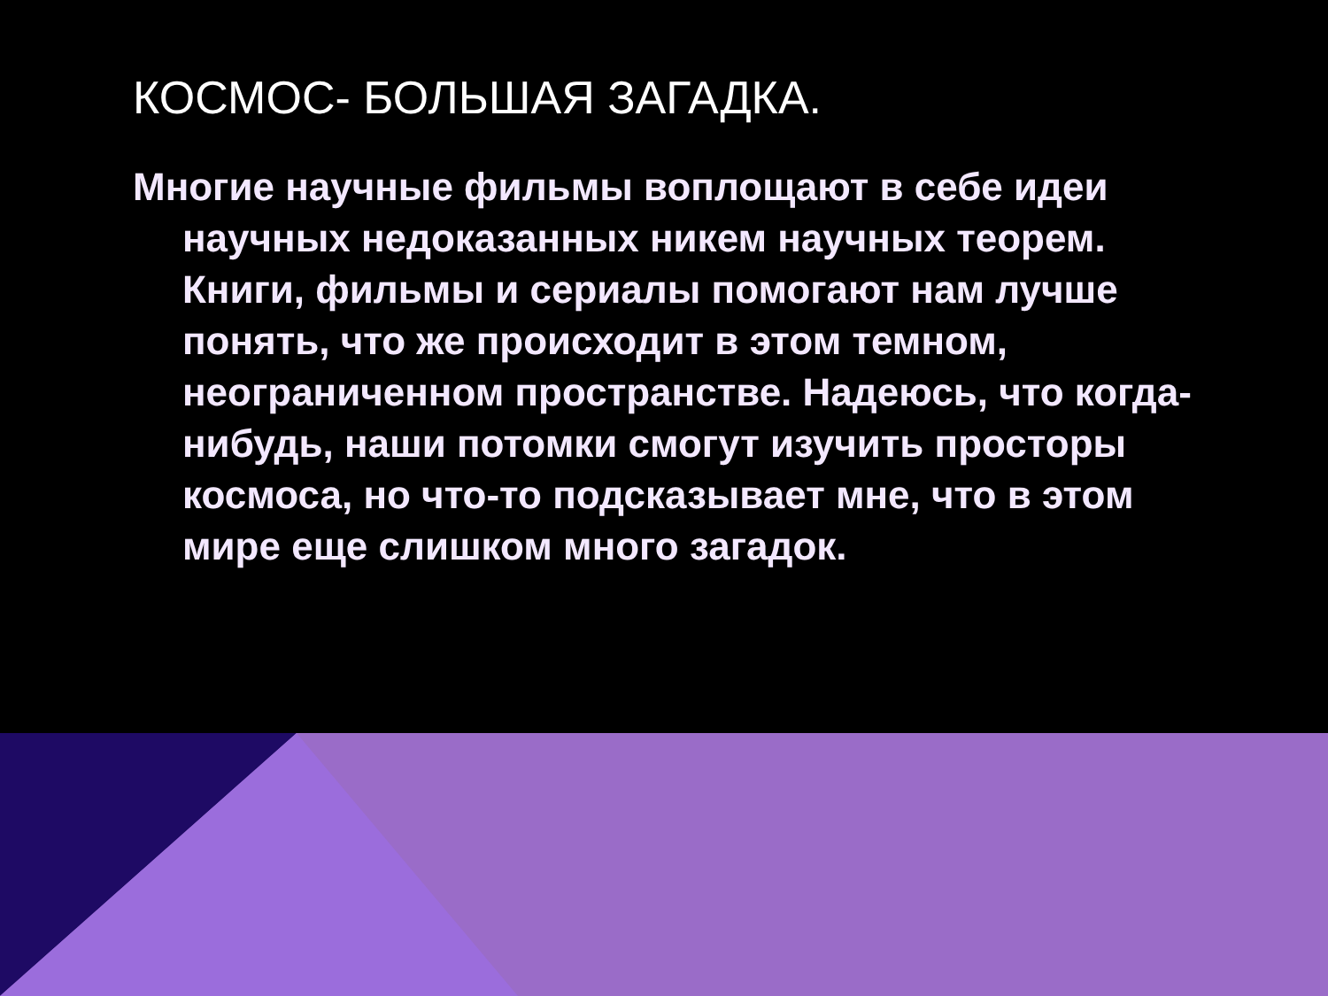КОСМОС- БОЛЬШАЯ ЗАГАДКА.
Многие научные фильмы воплощают в себе идеи научных недоказанных никем научных теорем. Книги, фильмы и сериалы помогают нам лучше понять, что же происходит в этом темном, неограниченном пространстве. Надеюсь, что когда-нибудь, наши потомки смогут изучить просторы космоса, но что-то подсказывает мне, что в этом мире еще слишком много загадок.